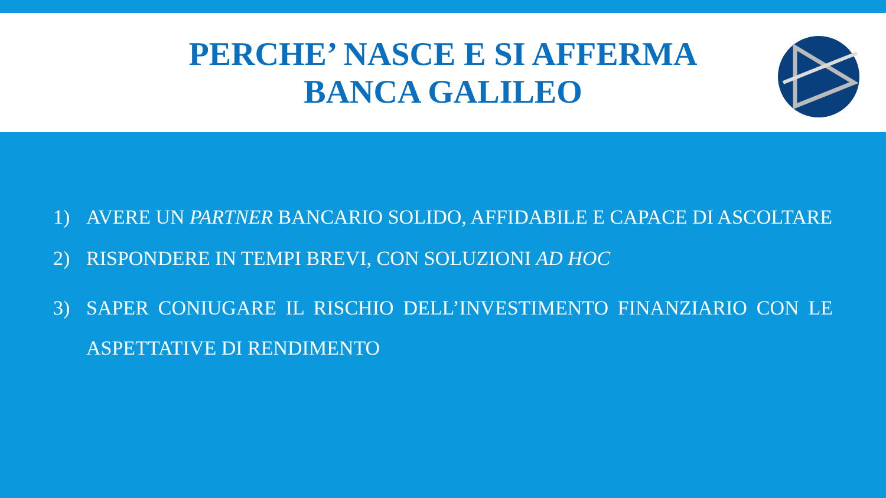PERCHE’ NASCE E SI AFFERMA
BANCA GALILEO
1) AVERE UN PARTNER BANCARIO SOLIDO, AFFIDABILE E CAPACE DI ASCOLTARE
2) RISPONDERE IN TEMPI BREVI, CON SOLUZIONI AD HOC
3) SAPER CONIUGARE IL RISCHIO DELL’INVESTIMENTO FINANZIARIO CON LE ASPETTATIVE DI RENDIMENTO